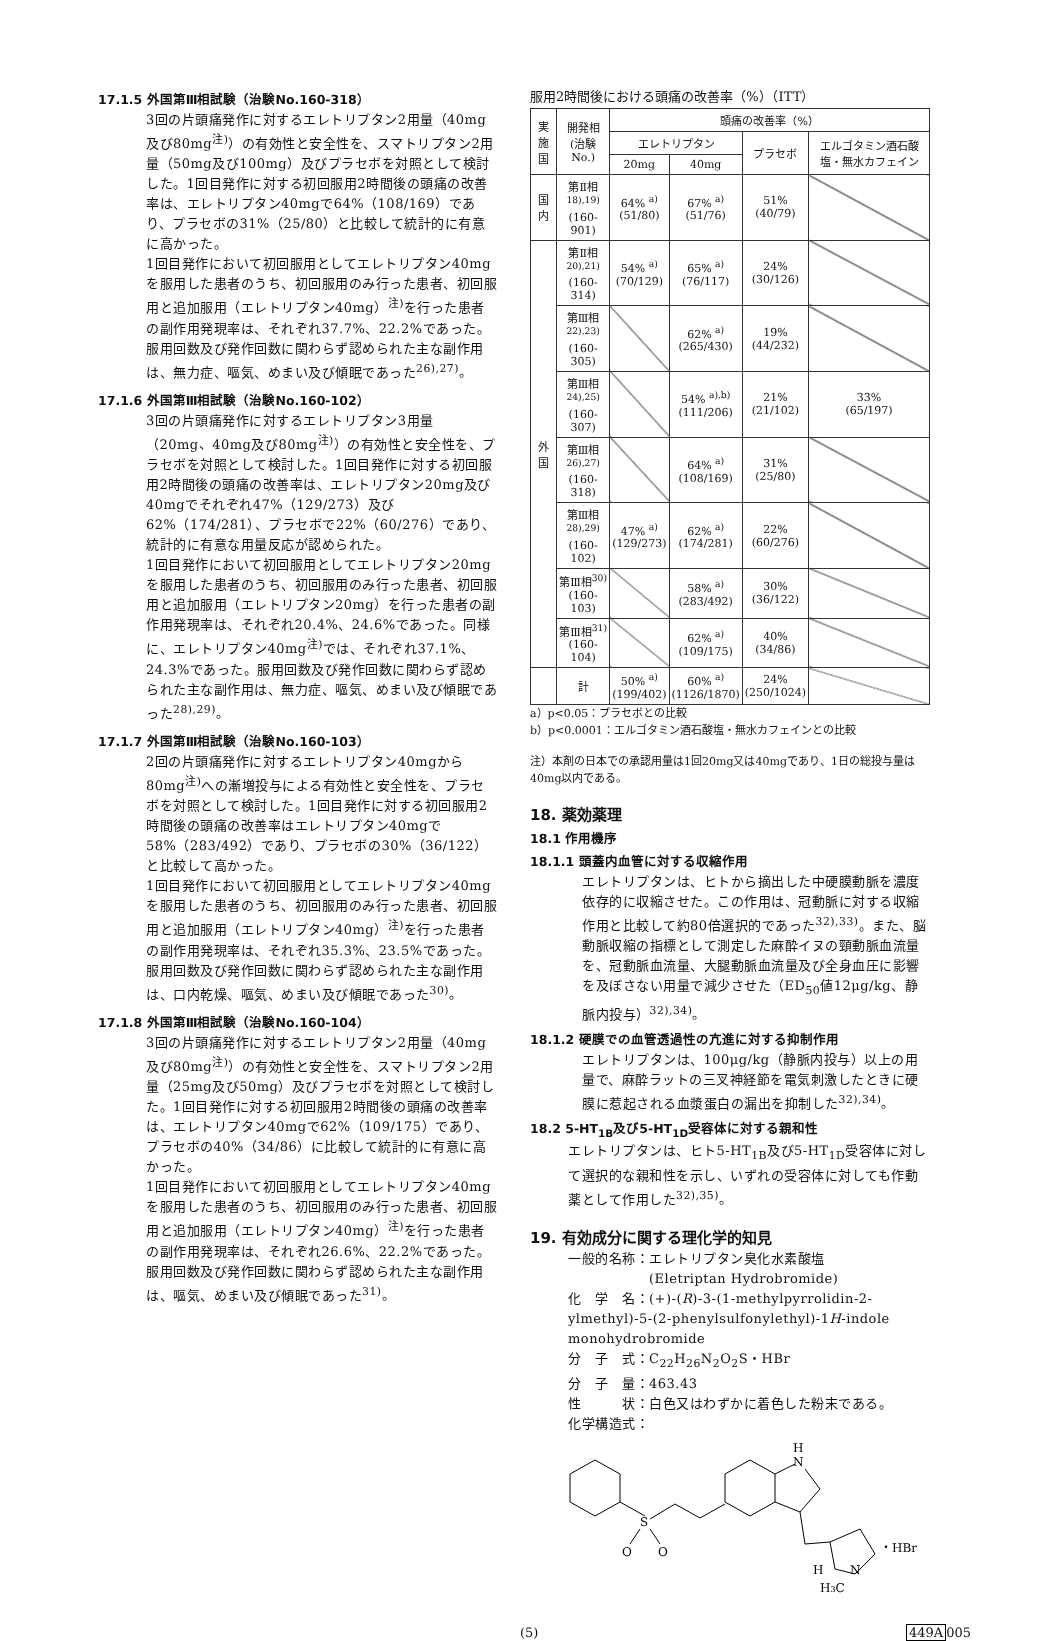17.1.5 外国第Ⅲ相試験（治験No.160-318）
3回の片頭痛発作に対するエレトリプタン2用量（40mg及び80mg<sup>注)</sup>）の有効性と安全性を、スマトリプタン2用量（50mg及び100mg）及びプラセボを対照として検討した。1回目発作に対する初回服用2時間後の頭痛の改善率は、エレトリプタン40mgで64%（108/169）であり、プラセボの31%（25/80）と比較して統計的に有意に高かった。
1回目発作において初回服用としてエレトリプタン40mgを服用した患者のうち、初回服用のみ行った患者、初回服用と追加服用（エレトリプタン40mg）<sup>注)</sup>を行った患者の副作用発現率は、それぞれ37.7%、22.2%であった。服用回数及び発作回数に関わらず認められた主な副作用は、無力症、嘔気、めまい及び傾眠であった<sup>26),27)</sup>。
17.1.6 外国第Ⅲ相試験（治験No.160-102）
3回の片頭痛発作に対するエレトリプタン3用量（20mg、40mg及び80mg<sup>注)</sup>）の有効性と安全性を、プラセボを対照として検討した。1回目発作に対する初回服用2時間後の頭痛の改善率は、エレトリプタン20mg及び40mgでそれぞれ47%（129/273）及び62%（174/281）、プラセボで22%（60/276）であり、統計的に有意な用量反応が認められた。
1回目発作において初回服用としてエレトリプタン20mgを服用した患者のうち、初回服用のみ行った患者、初回服用と追加服用（エレトリプタン20mg）を行った患者の副作用発現率は、それぞれ20.4%、24.6%であった。同様に、エレトリプタン40mg<sup>注)</sup>では、それぞれ37.1%、24.3%であった。服用回数及び発作回数に関わらず認められた主な副作用は、無力症、嘔気、めまい及び傾眠であった<sup>28),29)</sup>。
17.1.7 外国第Ⅲ相試験（治験No.160-103）
2回の片頭痛発作に対するエレトリプタン40mgから80mg<sup>注)</sup>への漸増投与による有効性と安全性を、プラセボを対照として検討した。1回目発作に対する初回服用2時間後の頭痛の改善率はエレトリプタン40mgで58%（283/492）であり、プラセボの30%（36/122）と比較して高かった。
1回目発作において初回服用としてエレトリプタン40mgを服用した患者のうち、初回服用のみ行った患者、初回服用と追加服用（エレトリプタン40mg）<sup>注)</sup>を行った患者の副作用発現率は、それぞれ35.3%、23.5%であった。服用回数及び発作回数に関わらず認められた主な副作用は、口内乾燥、嘔気、めまい及び傾眠であった<sup>30)</sup>。
17.1.8 外国第Ⅲ相試験（治験No.160-104）
3回の片頭痛発作に対するエレトリプタン2用量（40mg及び80mg<sup>注)</sup>）の有効性と安全性を、スマトリプタン2用量（25mg及び50mg）及びプラセボを対照として検討した。1回目発作に対する初回服用2時間後の頭痛の改善率は、エレトリプタン40mgで62%（109/175）であり、プラセボの40%（34/86）に比較して統計的に有意に高かった。
1回目発作において初回服用としてエレトリプタン40mgを服用した患者のうち、初回服用のみ行った患者、初回服用と追加服用（エレトリプタン40mg）<sup>注)</sup>を行った患者の副作用発現率は、それぞれ26.6%、22.2%であった。服用回数及び発作回数に関わらず認められた主な副作用は、嘔気、めまい及び傾眠であった<sup>31)</sup>。
服用2時間後における頭痛の改善率（%）（ITT）
| 実施国 | 開発相 (治験No.) | 頭痛の改善率（%） | | | |
| --- | --- | --- | --- | --- | --- |
| | | エレトリプタン | | プラセボ | エルゴタミン酒石酸塩・無水カフェイン |
| | | 20mg | 40mg | | |
| 国内 | 第Ⅱ相<sup>18),19)</sup> (160-901) | 64% <sup>a)</sup> (51/80) | 67% <sup>a)</sup> (51/76) | 51% (40/79) | |
| 外国 | 第Ⅱ相<sup>20),21)</sup> (160-314) | 54% <sup>a)</sup> (70/129) | 65% <sup>a)</sup> (76/117) | 24% (30/126) | |
| | 第Ⅲ相<sup>22),23)</sup> (160-305) | | 62% <sup>a)</sup> (265/430) | 19% (44/232) | |
| | 第Ⅲ相<sup>24),25)</sup> (160-307) | | 54% <sup>a),b)</sup> (111/206) | 21% (21/102) | 33% (65/197) |
| | 第Ⅲ相<sup>26),27)</sup> (160-318) | | 64% <sup>a)</sup> (108/169) | 31% (25/80) | |
| | 第Ⅲ相<sup>28),29)</sup> (160-102) | 47% <sup>a)</sup> (129/273) | 62% <sup>a)</sup> (174/281) | 22% (60/276) | |
| | 第Ⅲ相<sup>30)</sup> (160-103) | | 58% <sup>a)</sup> (283/492) | 30% (36/122) | |
| | 第Ⅲ相<sup>31)</sup> (160-104) | | 62% <sup>a)</sup> (109/175) | 40% (34/86) | |
| | 計 | 50% <sup>a)</sup> (199/402) | 60% <sup>a)</sup> (1126/1870) | 24% (250/1024) | |
a）p<0.05：プラセボとの比較
b）p<0.0001：エルゴタミン酒石酸塩・無水カフェインとの比較
注）本剤の日本での承認用量は1回20mg又は40mgであり、1日の総投与量は40mg以内である。
18. 薬効薬理
18.1 作用機序
18.1.1 頭蓋内血管に対する収縮作用
エレトリプタンは、ヒトから摘出した中硬膜動脈を濃度依存的に収縮させた。この作用は、冠動脈に対する収縮作用と比較して約80倍選択的であった<sup>32),33)</sup>。また、脳動脈収縮の指標として測定した麻酔イヌの頸動脈血流量を、冠動脈血流量、大腿動脈血流量及び全身血圧に影響を及ぼさない用量で減少させた（ED<sub>50</sub>値12μg/kg、静脈内投与）<sup>32),34)</sup>。
18.1.2 硬膜での血管透過性の亢進に対する抑制作用
エレトリプタンは、100μg/kg（静脈内投与）以上の用量で、麻酔ラットの三叉神経節を電気刺激したときに硬膜に惹起される血漿蛋白の漏出を抑制した<sup>32),34)</sup>。
18.2 5-HT<sub>1B</sub>及び5-HT<sub>1D</sub>受容体に対する親和性
エレトリプタンは、ヒト5-HT<sub>1B</sub>及び5-HT<sub>1D</sub>受容体に対して選択的な親和性を示し、いずれの受容体に対しても作動薬として作用した<sup>32),35)</sup>。
19. 有効成分に関する理化学的知見
一般的名称：エレトリプタン臭化水素酸塩
　　　　　　(Eletriptan Hydrobromide)
化　学　名：(+)-(R)-3-(1-methylpyrrolidin-2-ylmethyl)-5-(2-phenylsulfonylethyl)-1H-indole monohydrobromide
分　子　式：C<sub>22</sub>H<sub>26</sub>N<sub>2</sub>O<sub>2</sub>S・HBr
分　子　量：463.43
性　　　状：白色又はわずかに着色した粉末である。
化学構造式：
S
O
O
H
N
N
H
H3C
・HBr
(5) 449A005